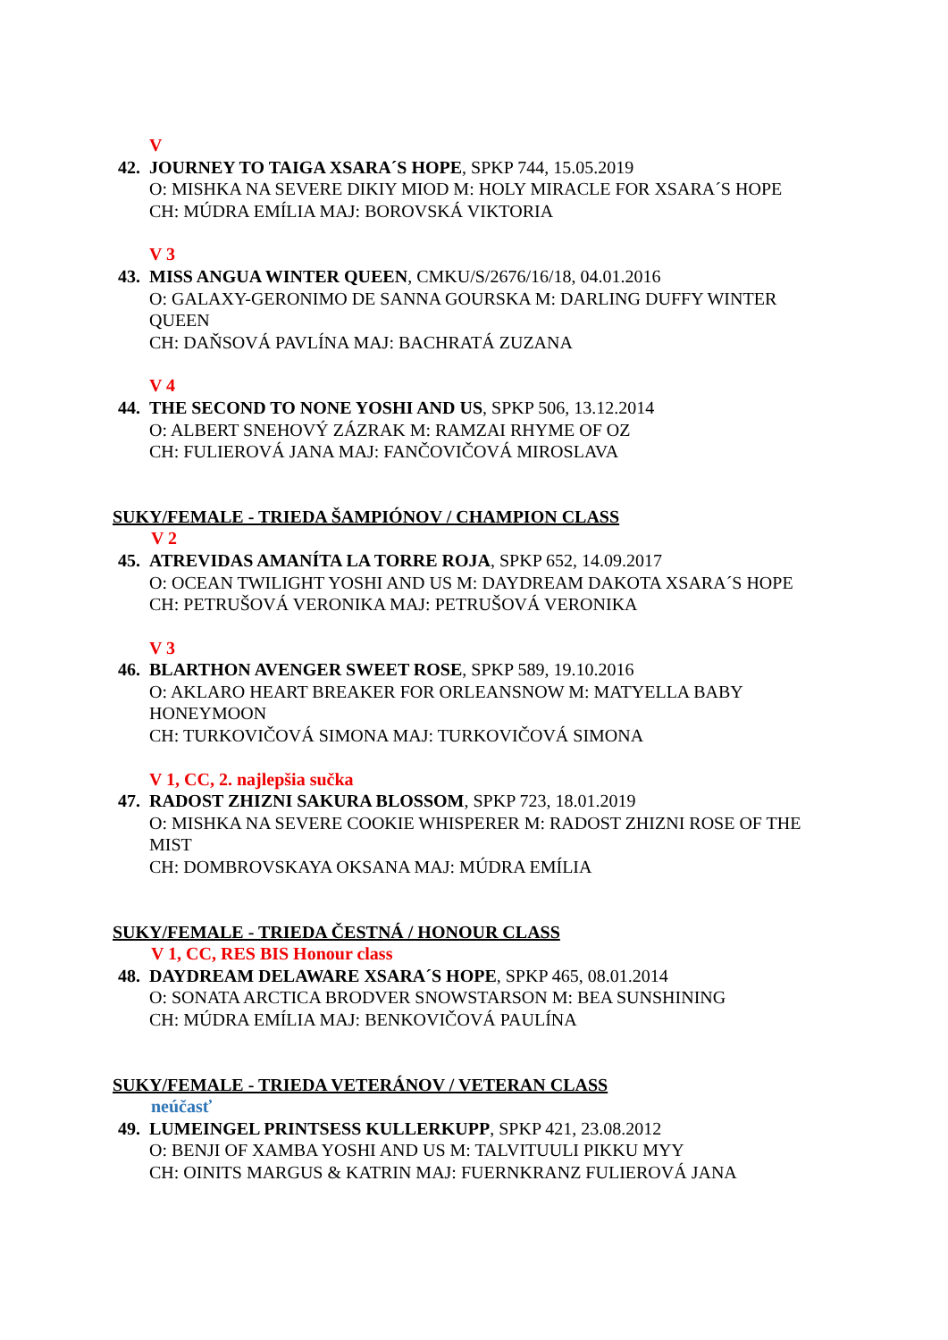V
42. JOURNEY TO TAIGA XSARA´S HOPE, SPKP 744, 15.05.2019
O: MISHKA NA SEVERE DIKIY MIOD M: HOLY MIRACLE FOR XSARA´S HOPE
CH: MÚDRA EMÍLIA MAJ: BOROVSKÁ VIKTORIA
V 3
43. MISS ANGUA WINTER QUEEN, CMKU/S/2676/16/18, 04.01.2016
O: GALAXY-GERONIMO DE SANNA GOURSKA M: DARLING DUFFY WINTER QUEEN
CH: DAŇSOVÁ PAVLÍNA MAJ: BACHRATÁ ZUZANA
V 4
44. THE SECOND TO NONE YOSHI AND US, SPKP 506, 13.12.2014
O: ALBERT SNEHOVÝ ZÁZRAK M: RAMZAI RHYME OF OZ
CH: FULIEROVÁ JANA MAJ: FANČOVIČOVÁ MIROSLAVA
SUKY/FEMALE - TRIEDA ŠAMPIÓNOV / CHAMPION CLASS
V 2
45. ATREVIDAS AMANÍTA LA TORRE ROJA, SPKP 652, 14.09.2017
O: OCEAN TWILIGHT YOSHI AND US M: DAYDREAM DAKOTA XSARA´S HOPE
CH: PETRUŠOVÁ VERONIKA MAJ: PETRUŠOVÁ VERONIKA
V 3
46. BLARTHON AVENGER SWEET ROSE, SPKP 589, 19.10.2016
O: AKLARO HEART BREAKER FOR ORLEANSNOW M: MATYELLA BABY HONEYMOON
CH: TURKOVIČOVÁ SIMONA MAJ: TURKOVIČOVÁ SIMONA
V 1, CC, 2. najlepšia sučka
47. RADOST ZHIZNI SAKURA BLOSSOM, SPKP 723, 18.01.2019
O: MISHKA NA SEVERE COOKIE WHISPERER M: RADOST ZHIZNI ROSE OF THE MIST
CH: DOMBROVSKAYA OKSANA MAJ: MÚDRA EMÍLIA
SUKY/FEMALE - TRIEDA ČESTNÁ / HONOUR CLASS
V 1, CC, RES BIS Honour class
48. DAYDREAM DELAWARE XSARA´S HOPE, SPKP 465, 08.01.2014
O: SONATA ARCTICA BRODVER SNOWSTARSON M: BEA SUNSHINING
CH: MÚDRA EMÍLIA MAJ: BENKOVIČOVÁ PAULÍNA
SUKY/FEMALE - TRIEDA VETERÁNOV / VETERAN CLASS
neúčasť
49. LUMEINGEL PRINTSESS KULLERKUPP, SPKP 421, 23.08.2012
O: BENJI OF XAMBA YOSHI AND US M: TALVITUULI PIKKU MYY
CH: OINITS MARGUS & KATRIN MAJ: FUERNKRANZ FULIEROVÁ JANA